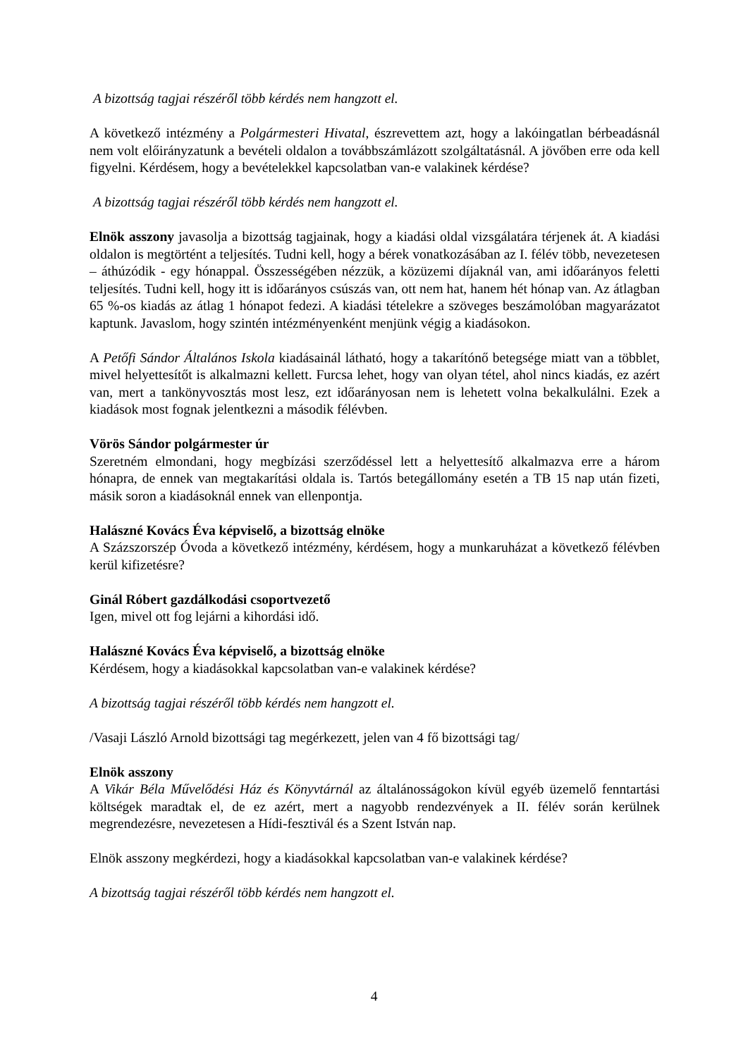A bizottság tagjai részéről több kérdés nem hangzott el.
A következő intézmény a Polgármesteri Hivatal, észrevettem azt, hogy a lakóingatlan bérbeadásnál nem volt előirányzatunk a bevételi oldalon a továbbszámlázott szolgáltatásnál. A jövőben erre oda kell figyelni. Kérdésem, hogy a bevételekkel kapcsolatban van-e valakinek kérdése?
A bizottság tagjai részéről több kérdés nem hangzott el.
Elnök asszony javasolja a bizottság tagjainak, hogy a kiadási oldal vizsgálatára térjenek át. A kiadási oldalon is megtörtént a teljesítés. Tudni kell, hogy a bérek vonatkozásában az I. félév több, nevezetesen – áthúzódik - egy hónappal. Összességében nézzük, a közüzemi díjaknál van, ami időarányos feletti teljesítés. Tudni kell, hogy itt is időarányos csúszás van, ott nem hat, hanem hét hónap van. Az átlagban 65 %-os kiadás az átlag 1 hónapot fedezi. A kiadási tételekre a szöveges beszámolóban magyarázatot kaptunk. Javaslom, hogy szintén intézményenként menjünk végig a kiadásokon.
A Petőfi Sándor Általános Iskola kiadásainál látható, hogy a takarítónő betegsége miatt van a többlet, mivel helyettesítőt is alkalmazni kellett. Furcsa lehet, hogy van olyan tétel, ahol nincs kiadás, ez azért van, mert a tankönyvosztás most lesz, ezt időarányosan nem is lehetett volna bekalkulálni. Ezek a kiadások most fognak jelentkezni a második félévben.
Vörös Sándor polgármester úr
Szeretném elmondani, hogy megbízási szerződéssel lett a helyettesítő alkalmazva erre a három hónapra, de ennek van megtakarítási oldala is. Tartós betegállomány esetén a TB 15 nap után fizeti, másik soron a kiadásoknál ennek van ellenpontja.
Halászné Kovács Éva képviselő, a bizottság elnöke
A Százszorszép Óvoda a következő intézmény, kérdésem, hogy a munkaruházat a következő félévben kerül kifizetésre?
Ginál Róbert gazdálkodási csoportvezető
Igen, mivel ott fog lejárni a kihordási idő.
Halászné Kovács Éva képviselő, a bizottság elnöke
Kérdésem, hogy a kiadásokkal kapcsolatban van-e valakinek kérdése?
A bizottság tagjai részéről több kérdés nem hangzott el.
/Vasaji László Arnold bizottsági tag megérkezett, jelen van 4 fő bizottsági tag/
Elnök asszony
A Vikár Béla Művelődési Ház és Könyvtárnál az általánosságokon kívül egyéb üzemelő fenntartási költségek maradtak el, de ez azért, mert a nagyobb rendezvények a II. félév során kerülnek megrendezésre, nevezetesen a Hídi-fesztivál és a Szent István nap.
Elnök asszony megkérdezi, hogy a kiadásokkal kapcsolatban van-e valakinek kérdése?
A bizottság tagjai részéről több kérdés nem hangzott el.
4